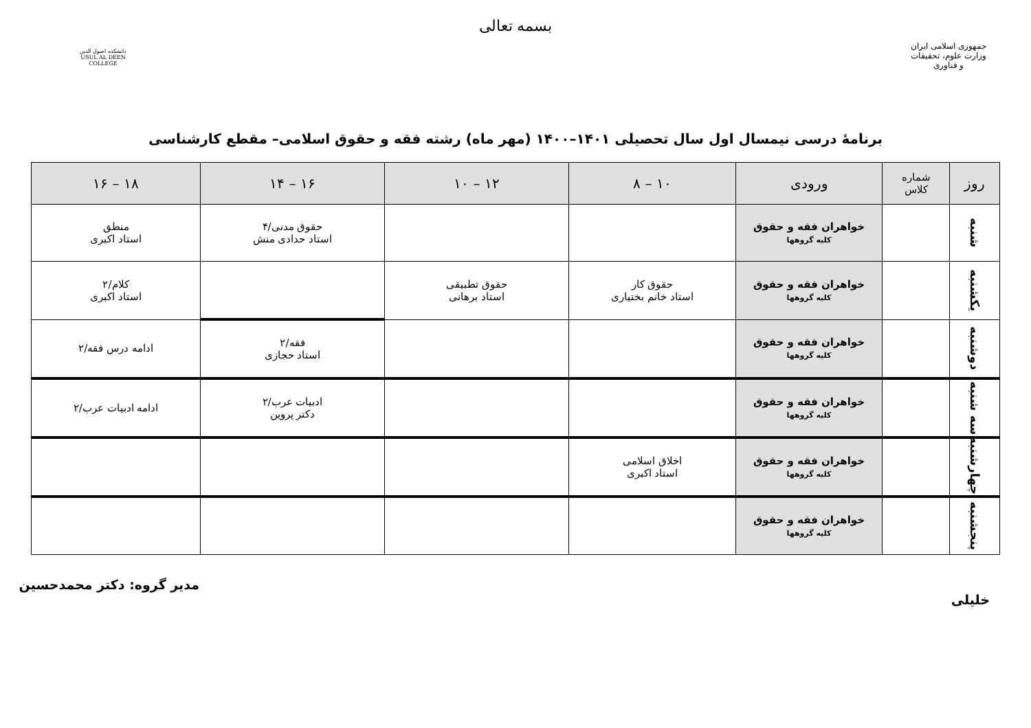بسمه تعالی
جمهوری اسلامی ایران
وزارت علوم، تحقیقات و فناوری
دانشکده اصول الدین
USUL AL DEEN COLLEGE
برنامهٔ درسی نیمسال اول سال تحصیلی ۱۴۰۱–۱۴۰۰ (مهر ماه) رشته فقه و حقوق اسلامی– مقطع کارشناسی
| روز | شماره کلاس | ورودی | ۱۰ – ۸ | ۱۲ – ۱۰ | ۱۶ – ۱۴ | ۱۸ – ۱۶ |
| --- | --- | --- | --- | --- | --- | --- |
| شنبه | | خواهران فقه و حقوق کلیه گروهها | | | حقوق مدنی/۴ استاد حدادی منش | منطق استاد اکبری |
| یکشنبه | | خواهران فقه و حقوق کلیه گروهها | حقوق کار استاد خانم بختیاری | حقوق تطبیقی استاد برهانی | | کلام/۲ استاد اکبری |
| دوشنبه | | خواهران فقه و حقوق کلیه گروهها | | | فقه/۲ استاد حجازی | ادامه درس فقه/۲ |
| سه شنبه | | خواهران فقه و حقوق کلیه گروهها | | | ادبیات عرب/۲ دکتر پروین | ادامه ادبیات عرب/۲ |
| چهارشنبه | | خواهران فقه و حقوق کلیه گروهها | اخلاق اسلامی استاد اکبری | | | |
| پنجشنبه | | خواهران فقه و حقوق کلیه گروهها | | | | |
مدیر گروه: دکتر محمدحسین خلیلی